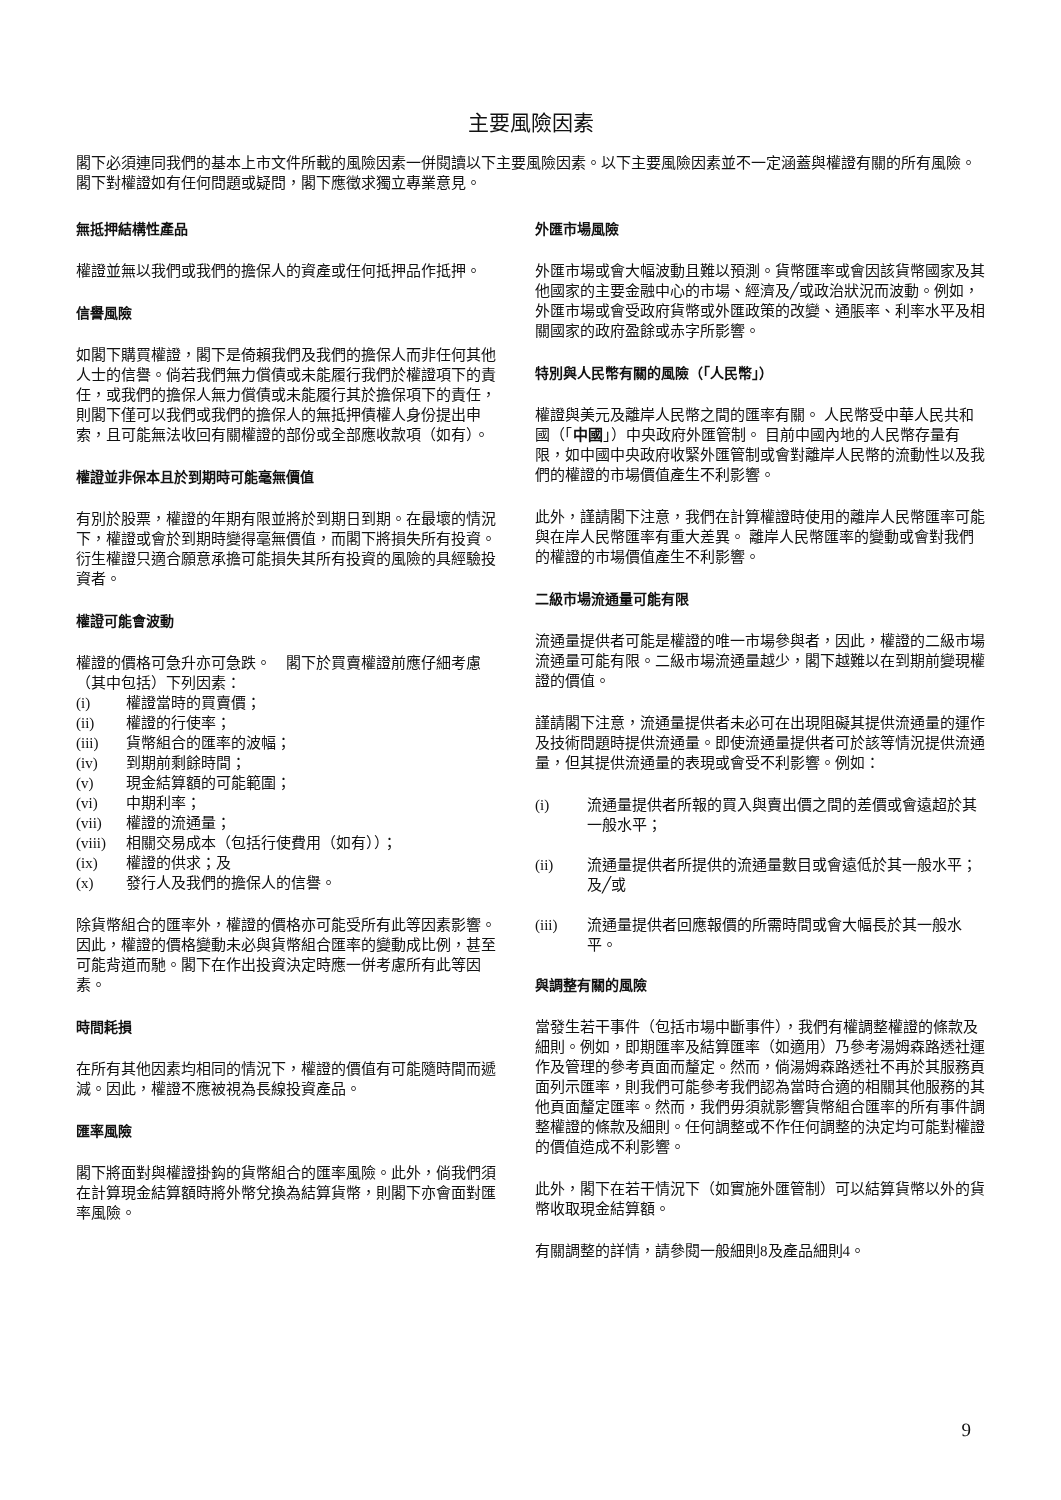主要風險因素
閣下必須連同我們的基本上市文件所載的風險因素一併閱讀以下主要風險因素。以下主要風險因素並不一定涵蓋與權證有關的所有風險。閣下對權證如有任何問題或疑問，閣下應徵求獨立專業意見。
無抵押結構性產品
權證並無以我們或我們的擔保人的資產或任何抵押品作抵押。
信譽風險
如閣下購買權證，閣下是倚賴我們及我們的擔保人而非任何其他人士的信譽。倘若我們無力償債或未能履行我們於權證項下的責任，或我們的擔保人無力償債或未能履行其於擔保項下的責任，則閣下僅可以我們或我們的擔保人的無抵押債權人身份提出申索，且可能無法收回有關權證的部份或全部應收款項（如有）。
權證並非保本且於到期時可能毫無價值
有別於股票，權證的年期有限並將於到期日到期。在最壞的情況下，權證或會於到期時變得毫無價值，而閣下將損失所有投資。衍生權證只適合願意承擔可能損失其所有投資的風險的具經驗投資者。
權證可能會波動
權證的價格可急升亦可急跌。　閣下於買賣權證前應仔細考慮（其中包括）下列因素：
(i) 權證當時的買賣價；
(ii) 權證的行使率；
(iii) 貨幣組合的匯率的波幅；
(iv) 到期前剩餘時間；
(v) 現金結算額的可能範圍；
(vi) 中期利率；
(vii) 權證的流通量；
(viii) 相關交易成本（包括行使費用（如有））；
(ix) 權證的供求；及
(x) 發行人及我們的擔保人的信譽。
除貨幣組合的匯率外，權證的價格亦可能受所有此等因素影響。因此，權證的價格變動未必與貨幣組合匯率的變動成比例，甚至可能背道而馳。閣下在作出投資決定時應一併考慮所有此等因素。
時間耗損
在所有其他因素均相同的情況下，權證的價值有可能隨時間而遞減。因此，權證不應被視為長線投資產品。
匯率風險
閣下將面對與權證掛鈎的貨幣組合的匯率風險。此外，倘我們須在計算現金結算額時將外幣兌換為結算貨幣，則閣下亦會面對匯率風險。
外匯市場風險
外匯市場或會大幅波動且難以預測。貨幣匯率或會因該貨幣國家及其他國家的主要金融中心的市場、經濟及╱或政治狀況而波動。例如，外匯市場或會受政府貨幣或外匯政策的改變、通脹率、利率水平及相關國家的政府盈餘或赤字所影響。
特別與人民幣有關的風險（「人民幣」）
權證與美元及離岸人民幣之間的匯率有關。 人民幣受中華人民共和國（「中國」）中央政府外匯管制。 目前中國內地的人民幣存量有限，如中國中央政府收緊外匯管制或會對離岸人民幣的流動性以及我們的權證的市場價值產生不利影響。
此外，謹請閣下注意，我們在計算權證時使用的離岸人民幣匯率可能與在岸人民幣匯率有重大差異。 離岸人民幣匯率的變動或會對我們的權證的市場價值產生不利影響。
二級市場流通量可能有限
流通量提供者可能是權證的唯一市場參與者，因此，權證的二級市場流通量可能有限。二級市場流通量越少，閣下越難以在到期前變現權證的價值。
謹請閣下注意，流通量提供者未必可在出現阻礙其提供流通量的運作及技術問題時提供流通量。即使流通量提供者可於該等情況提供流通量，但其提供流通量的表現或會受不利影響。例如：
(i) 流通量提供者所報的買入與賣出價之間的差價或會遠超於其一般水平；
(ii) 流通量提供者所提供的流通量數目或會遠低於其一般水平；及╱或
(iii) 流通量提供者回應報價的所需時間或會大幅長於其一般水平。
與調整有關的風險
當發生若干事件（包括市場中斷事件），我們有權調整權證的條款及細則。例如，即期匯率及結算匯率（如適用）乃參考湯姆森路透社運作及管理的參考頁面而釐定。然而，倘湯姆森路透社不再於其服務頁面列示匯率，則我們可能參考我們認為當時合適的相關其他服務的其他頁面釐定匯率。然而，我們毋須就影響貨幣組合匯率的所有事件調整權證的條款及細則。任何調整或不作任何調整的決定均可能對權證的價值造成不利影響。
此外，閣下在若干情況下（如實施外匯管制）可以結算貨幣以外的貨幣收取現金結算額。
有關調整的詳情，請參閱一般細則8及產品細則4。
9